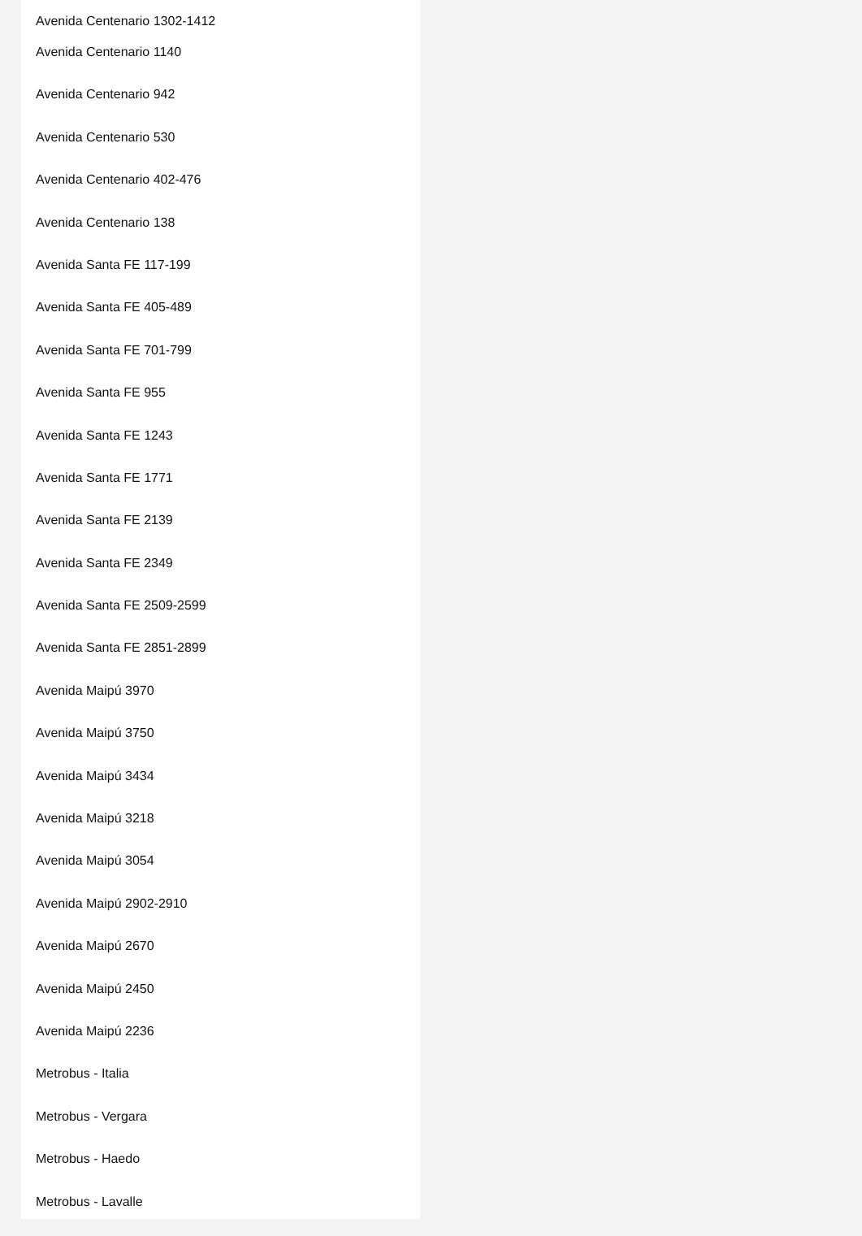Avenida Centenario 1302-1412
Avenida Centenario 1140
Avenida Centenario 942
Avenida Centenario 530
Avenida Centenario 402-476
Avenida Centenario 138
Avenida Santa FE 117-199
Avenida Santa FE 405-489
Avenida Santa FE 701-799
Avenida Santa FE 955
Avenida Santa FE 1243
Avenida Santa FE 1771
Avenida Santa FE 2139
Avenida Santa FE 2349
Avenida Santa FE 2509-2599
Avenida Santa FE 2851-2899
Avenida Maipú 3970
Avenida Maipú 3750
Avenida Maipú 3434
Avenida Maipú 3218
Avenida Maipú 3054
Avenida Maipú 2902-2910
Avenida Maipú 2670
Avenida Maipú 2450
Avenida Maipú 2236
Metrobus - Italia
Metrobus - Vergara
Metrobus - Haedo
Metrobus - Lavalle